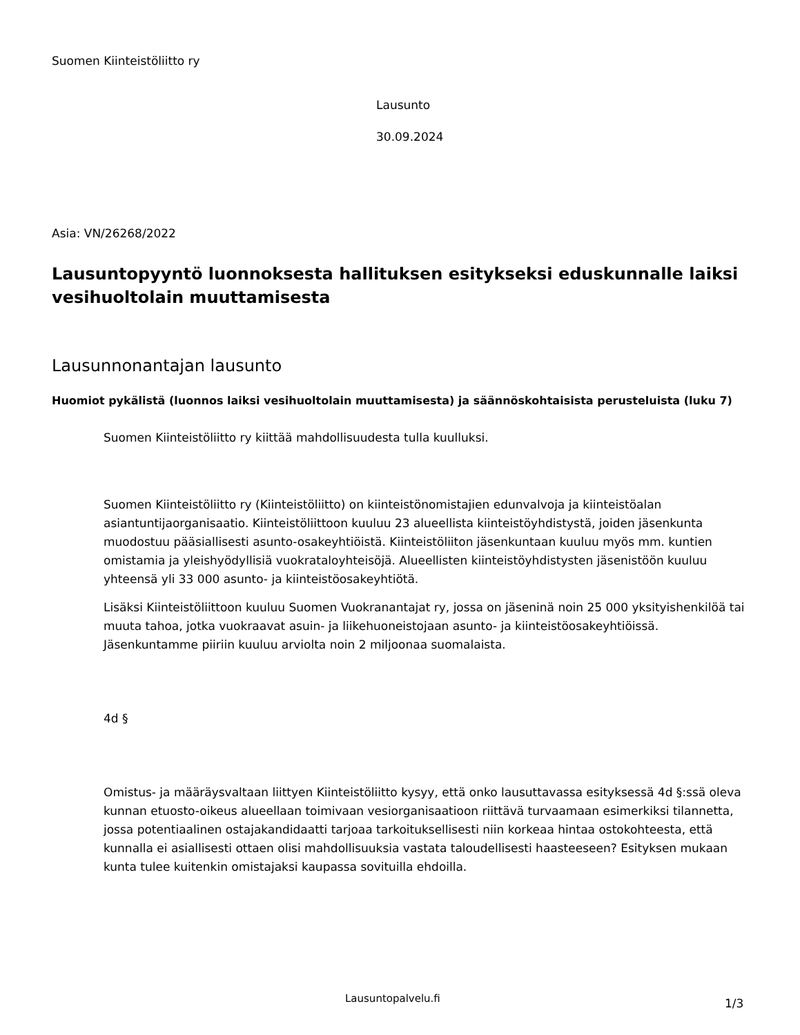Suomen Kiinteistöliitto ry
Lausunto
30.09.2024
Asia: VN/26268/2022
Lausuntopyyntö luonnoksesta hallituksen esitykseksi eduskunnalle laiksi vesihuoltolain muuttamisesta
Lausunnonantajan lausunto
Huomiot pykälistä (luonnos laiksi vesihuoltolain muuttamisesta) ja säännöskohtaisista perusteluista (luku 7)
Suomen Kiinteistöliitto ry kiittää mahdollisuudesta tulla kuulluksi.
Suomen Kiinteistöliitto ry (Kiinteistöliitto) on kiinteistönomistajien edunvalvoja ja kiinteistöalan asiantuntijaorganisaatio. Kiinteistöliittoon kuuluu 23 alueellista kiinteistöyhdistystä, joiden jäsenkunta muodostuu pääsiallisesti asunto-osakeyhtiöistä. Kiinteistöliiton jäsenkuntaan kuuluu myös mm. kuntien omistamia ja yleishyödyllisiä vuokrataloyhteisöjä. Alueellisten kiinteistöyhdistysten jäsenistöön kuuluu yhteensä yli 33 000 asunto- ja kiinteistöosakeyhtiötä.
Lisäksi Kiinteistöliittoon kuuluu Suomen Vuokranantajat ry, jossa on jäseninä noin 25 000 yksityishenkilöä tai muuta tahoa, jotka vuokraavat asuin- ja liikehuoneistojaan asunto- ja kiinteistöosakeyhtiöissä. Jäsenkuntamme piiriin kuuluu arviolta noin 2 miljoonaa suomalaista.
4d §
Omistus- ja määräysvaltaan liittyen Kiinteistöliitto kysyy, että onko lausuttavassa esityksessä 4d §:ssä oleva kunnan etuosto-oikeus alueellaan toimivaan vesiorganisaatioon riittävä turvaamaan esimerkiksi tilannetta, jossa potentiaalinen ostajakandidaatti tarjoaa tarkoituksellisesti niin korkeaa hintaa ostokohteesta, että kunnalla ei asiallisesti ottaen olisi mahdollisuuksia vastata taloudellisesti haasteeseen? Esityksen mukaan kunta tulee kuitenkin omistajaksi kaupassa sovituilla ehdoilla.
Lausuntopalvelu.fi 1/3